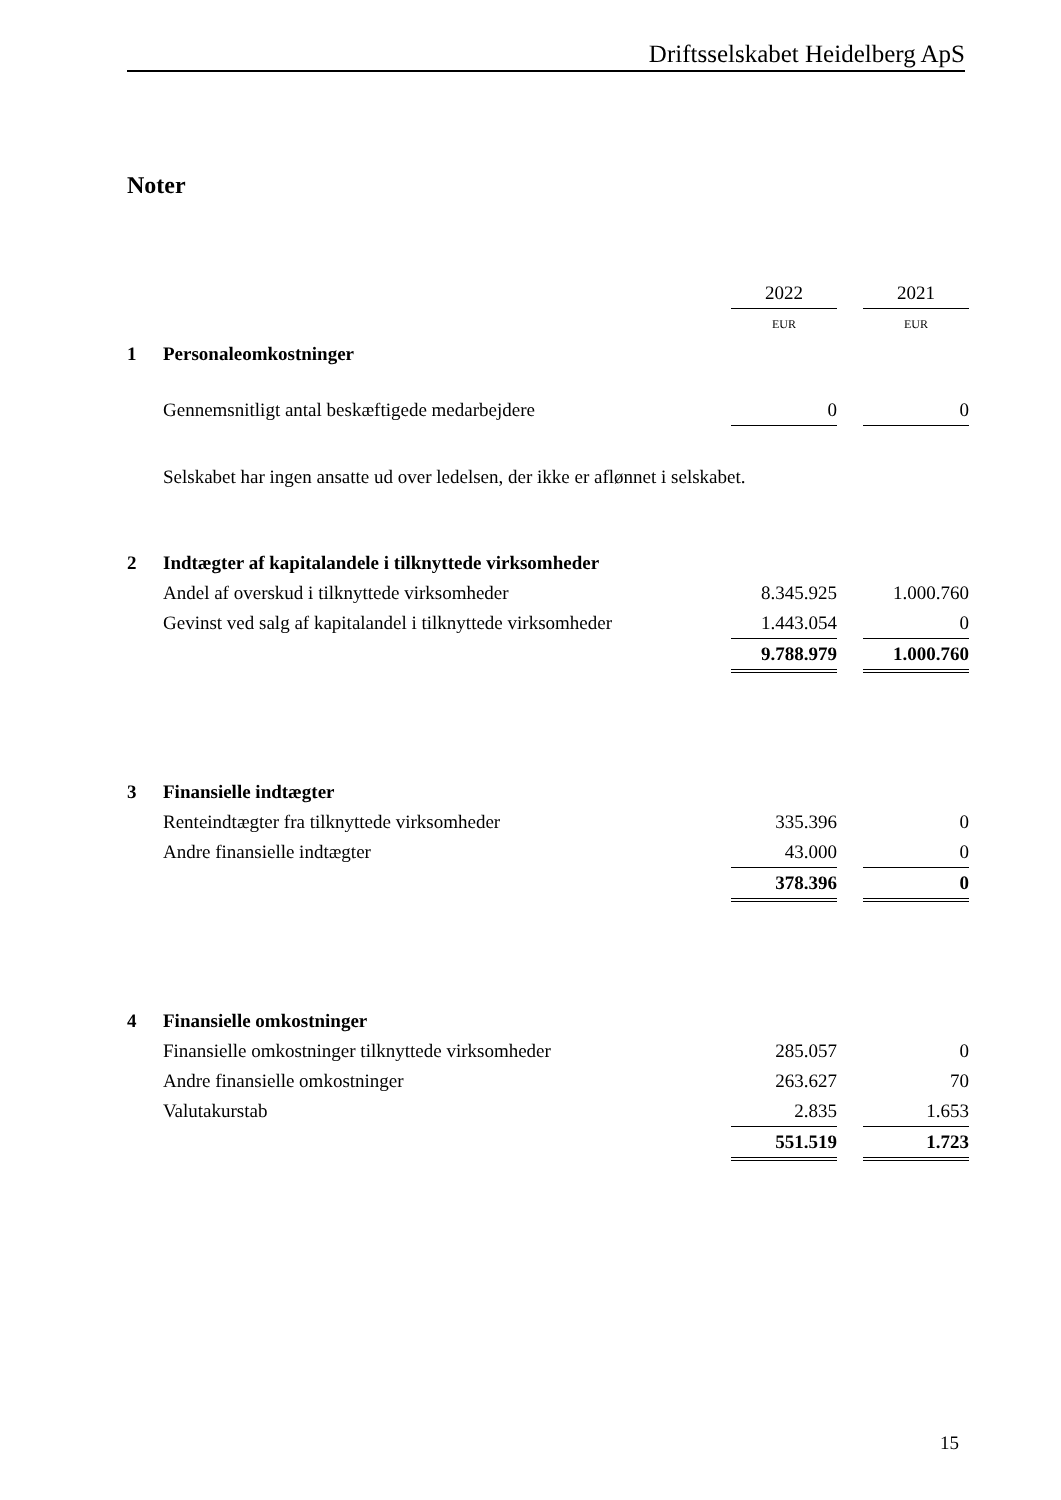Driftsselskabet Heidelberg ApS
Noter
| | | 2022 | | 2021 |
| | | EUR | | EUR |
| 1 | Personaleomkostninger | | | |
| | Gennemsnitligt antal beskæftigede medarbejdere | 0 | | 0 |
| | Selskabet har ingen ansatte ud over ledelsen, der ikke er aflønnet i selskabet. | | | |
| 2 | Indtægter af kapitalandele i tilknyttede virksomheder | | | |
| | Andel af overskud i tilknyttede virksomheder | 8.345.925 | | 1.000.760 |
| | Gevinst ved salg af kapitalandel i tilknyttede virksomheder | 1.443.054 | | 0 |
| | | 9.788.979 | | 1.000.760 |
| 3 | Finansielle indtægter | | | |
| | Renteindtægter fra tilknyttede virksomheder | 335.396 | | 0 |
| | Andre finansielle indtægter | 43.000 | | 0 |
| | | 378.396 | | 0 |
| 4 | Finansielle omkostninger | | | |
| | Finansielle omkostninger tilknyttede virksomheder | 285.057 | | 0 |
| | Andre finansielle omkostninger | 263.627 | | 70 |
| | Valutakurstab | 2.835 | | 1.653 |
| | | 551.519 | | 1.723 |
15